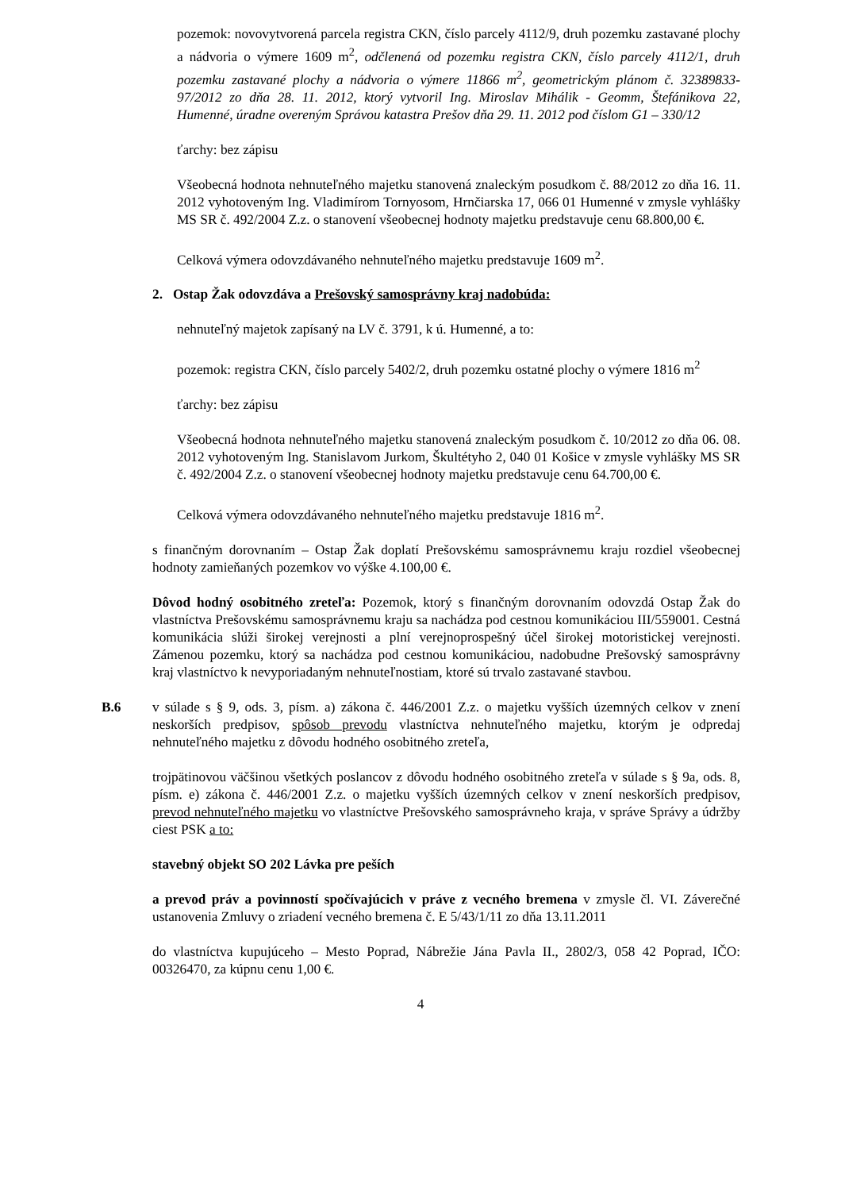pozemok: novovytvorená parcela registra CKN, číslo parcely 4112/9, druh pozemku zastavané plochy a nádvoria o výmere 1609 m<sup>2</sup>, odčlenená od pozemku registra CKN, číslo parcely 4112/1, druh pozemku zastavané plochy a nádvoria o výmere 11866 m<sup>2</sup>, geometrickým plánom č. 32389833-97/2012 zo dňa 28. 11. 2012, ktorý vytvoril Ing. Miroslav Mihálik - Geomm, Štefánikova 22, Humenné, úradne overeným Správou katastra Prešov dňa 29. 11. 2012 pod číslom G1 – 330/12
ťarchy: bez zápisu
Všeobecná hodnota nehnuteľného majetku stanovená znaleckým posudkom č. 88/2012 zo dňa 16. 11. 2012 vyhotoveným Ing. Vladimírom Tornyosom, Hrnčiarska 17, 066 01 Humenné v zmysle vyhlášky MS SR č. 492/2004 Z.z. o stanovení všeobecnej hodnoty majetku predstavuje cenu 68.800,00 €.
Celková výmera odovzdávaného nehnuteľného majetku predstavuje 1609 m<sup>2</sup>.
2. Ostap Žak odovzdáva a Prešovský samosprávny kraj nadobúda:
nehnuteľný majetok zapísaný na LV č. 3791, k ú. Humenné, a to:
pozemok: registra CKN, číslo parcely 5402/2, druh pozemku ostatné plochy o výmere 1816 m<sup>2</sup>
ťarchy: bez zápisu
Všeobecná hodnota nehnuteľného majetku stanovená znaleckým posudkom č. 10/2012 zo dňa 06. 08. 2012 vyhotoveným Ing. Stanislavom Jurkom, Škultétyho 2, 040 01 Košice v zmysle vyhlášky MS SR č. 492/2004 Z.z. o stanovení všeobecnej hodnoty majetku predstavuje cenu 64.700,00 €.
Celková výmera odovzdávaného nehnuteľného majetku predstavuje 1816 m<sup>2</sup>.
s finančným dorovnaním – Ostap Žak doplatí Prešovskému samosprávnemu kraju rozdiel všeobecnej hodnoty zamieňaných pozemkov vo výške 4.100,00 €.
Dôvod hodný osobitného zreteľa: Pozemok, ktorý s finančným dorovnaním odovzdá Ostap Žak do vlastníctva Prešovskému samosprávnemu kraju sa nachádza pod cestnou komunikáciou III/559001. Cestná komunikácia slúži širokej verejnosti a plní verejnoprospešný účel širokej motoristickej verejnosti. Zámenou pozemku, ktorý sa nachádza pod cestnou komunikáciou, nadobudne Prešovský samosprávny kraj vlastníctvo k nevyporiadaným nehnuteľnostiam, ktoré sú trvalo zastavané stavbou.
B.6 v súlade s § 9, ods. 3, písm. a) zákona č. 446/2001 Z.z. o majetku vyšších územných celkov v znení neskorších predpisov, spôsob prevodu vlastníctva nehnuteľného majetku, ktorým je odpredaj nehnuteľného majetku z dôvodu hodného osobitného zreteľa,
trojpätinovou väčšinou všetkých poslancov z dôvodu hodného osobitného zreteľa v súlade s § 9a, ods. 8, písm. e) zákona č. 446/2001 Z.z. o majetku vyšších územných celkov v znení neskorších predpisov, prevod nehnuteľného majetku vo vlastníctve Prešovského samosprávneho kraja, v správe Správy a údržby ciest PSK a to:
stavebný objekt SO 202 Lávka pre peších
a prevod práv a povinností spočívajúcich v práve z vecného bremena v zmysle čl. VI. Záverečné ustanovenia Zmluvy o zriadení vecného bremena č. E 5/43/1/11 zo dňa 13.11.2011
do vlastníctva kupujúceho – Mesto Poprad, Nábrežie Jána Pavla II., 2802/3, 058 42 Poprad, IČO: 00326470, za kúpnu cenu 1,00 €.
4